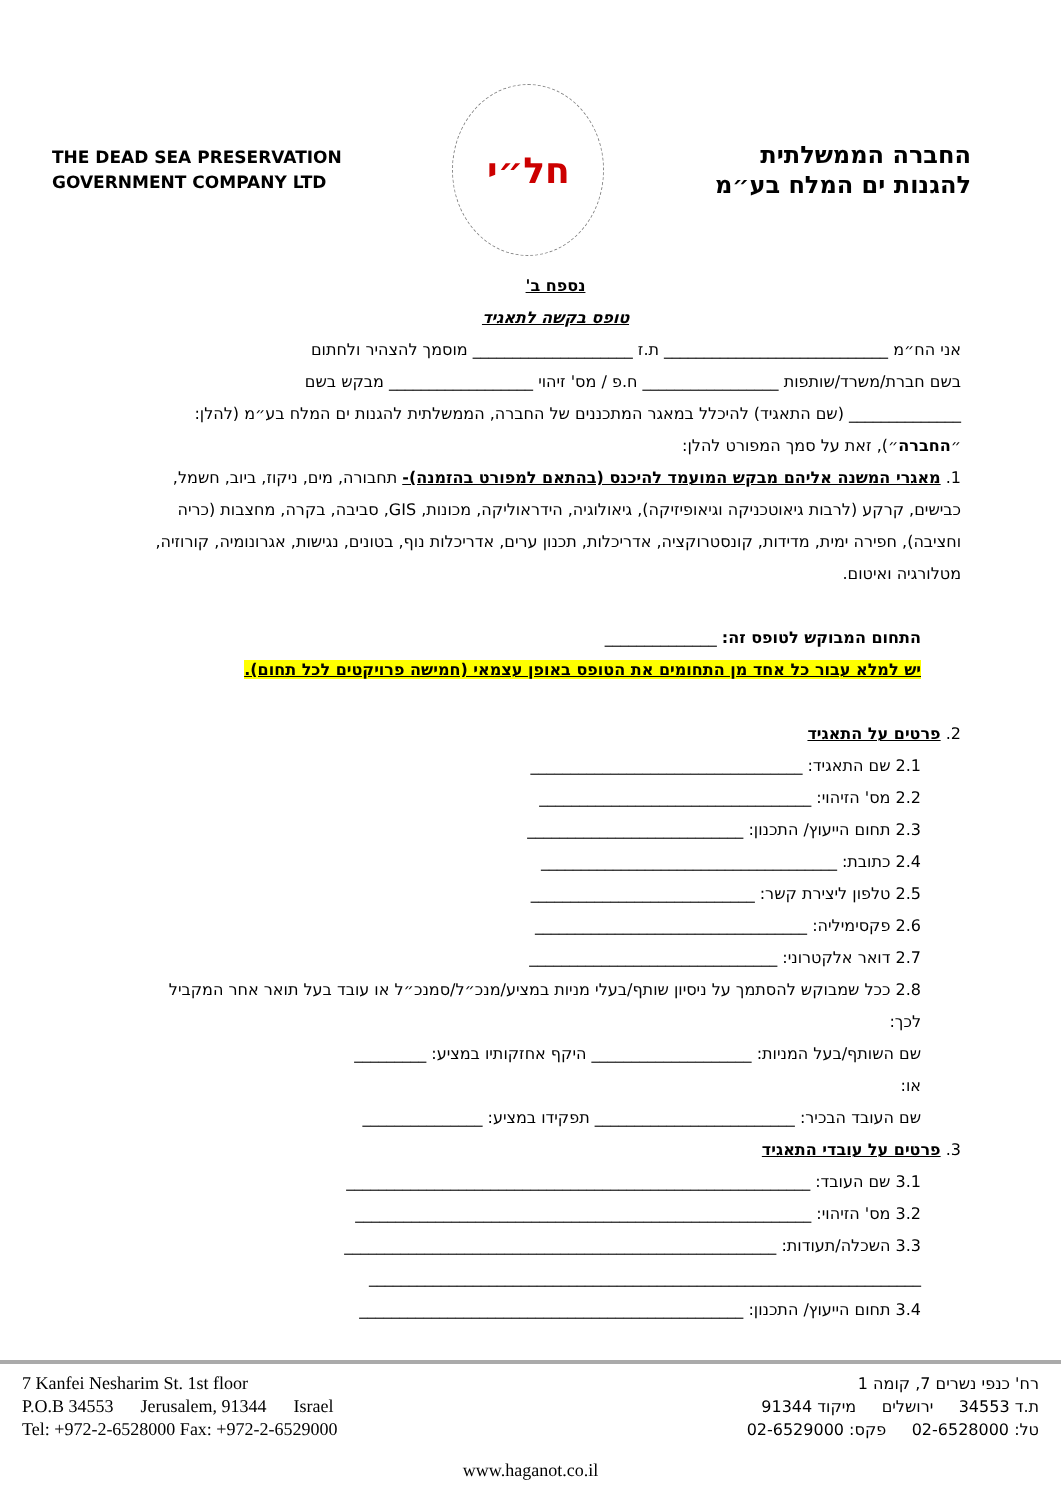THE DEAD SEA PRESERVATION
GOVERNMENT COMPANY LTD
חל״י
החברה הממשלתית
להגנות ים המלח בע״מ
נספח ב'
טופס בקשה לתאגיד
אני הח״מ ____________________________ ת.ז ____________________ מוסמך להצהיר ולחתום
בשם חברת/משרד/שותפות _________________ ח.פ / מס' זיהוי __________________ מבקש בשם
______________ (שם התאגיד) להיכלל במאגר המתכננים של החברה, הממשלתית להגנות ים המלח בע״מ (להלן: ״החברה״), זאת על סמך המפורט להלן:
1. מאגרי המשנה אליהם מבקש המועמד להיכנס (בהתאם למפורט בהזמנה)- תחבורה, מים, ניקוז, ביוב, חשמל, כבישים, קרקע (לרבות גיאוטכניקה וגיאופיזיקה), גיאולוגיה, הידראוליקה, מכונות, GIS, סביבה, בקרה, מחצבות (כריה וחציבה), חפירה ימית, מדידות, קונסטרוקציה, אדריכלות, תכנון ערים, אדריכלות נוף, בטונים, נגישות, אגרונומיה, קורוזיה, מטלורגיה ואיטום.
התחום המבוקש לטופס זה: ______________
יש למלא עבור כל אחד מן התחומים את הטופס באופן עצמאי (חמישה פרויקטים לכל תחום).
2. פרטים על התאגיד
2.1 שם התאגיד: __________________________________
2.2 מס' הזיהוי: __________________________________
2.3 תחום הייעוץ/ התכנון: ___________________________
2.4 כתובת: _____________________________________
2.5 טלפון ליצירת קשר: ____________________________
2.6 פקסימיליה: __________________________________
2.7 דואר אלקטרוני: _______________________________
2.8 ככל שמבוקש להסתמך על ניסיון שותף/בעלי מניות במציע/מנכ״ל/סמנכ״ל או עובד בעל תואר אחר המקביל לכך:
שם השותף/בעל המניות: ____________________ היקף אחזקותיו במציע: _________
או:
שם העובד הבכיר: _________________________ תפקידו במציע: _______________
3. פרטים על עובדי התאגיד
3.1 שם העובד: __________________________________________________________
3.2 מס' הזיהוי: _________________________________________________________
3.3 השכלה/תעודות: ______________________________________________________
_____________________________________________________________________
3.4 תחום הייעוץ/ התכנון: ________________________________________________
7 Kanfei Nesharim St. 1st floor
P.O.B 34553 Jerusalem, 91344 Israel
Tel: +972-2-6528000 Fax: +972-2-6529000
רח' כנפי נשרים 7, קומה 1
ת.ד 34553 ירושלים מיקוד 91344
טל: 02-6528000 פקס: 02-6529000
www.haganot.co.il